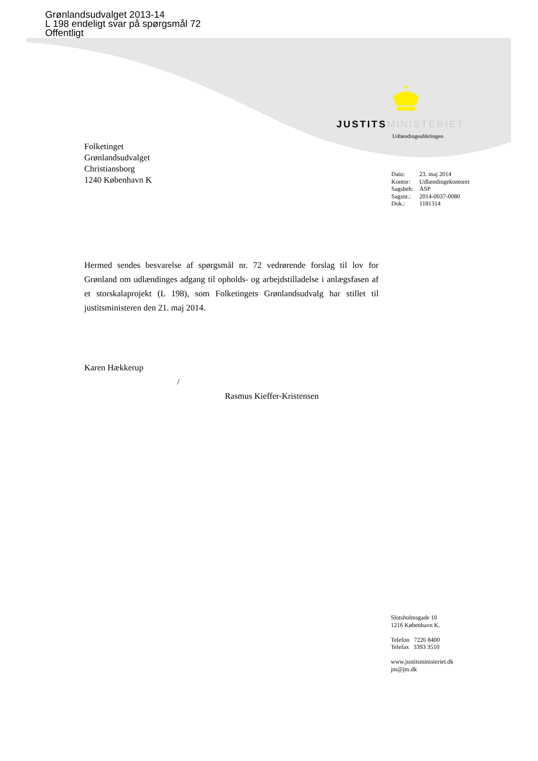Grønlandsudvalget 2013-14
L 198 endeligt svar på spørgsmål 72
Offentligt
JUSTITS MINISTERIET
Udlændingeafdelingen
Folketinget
Grønlandsudvalget
Christiansborg
1240 København K
| Dato: | 23. maj 2014 |
| Kontor: | Udlændingekontoret |
| Sagsbeh: | ASP |
| Sagsnr.: | 2014-0037-0080 |
| Dok.: | 1181314 |
Hermed sendes besvarelse af spørgsmål nr. 72 vedrørende forslag til lov for Grønland om udlændinges adgang til opholds- og arbejdstilladelse i anlægsfasen af et storskalaprojekt (L 198), som Folketingets Grønlandsudvalg har stillet til justitsministeren den 21. maj 2014.
Karen Hækkerup
/
Rasmus Kieffer-Kristensen
Slotsholmsgade 10
1216 København K.
Telefon 7226 8400
Telefax 3393 3510
www.justitsministeriet.dk
jm@jm.dk